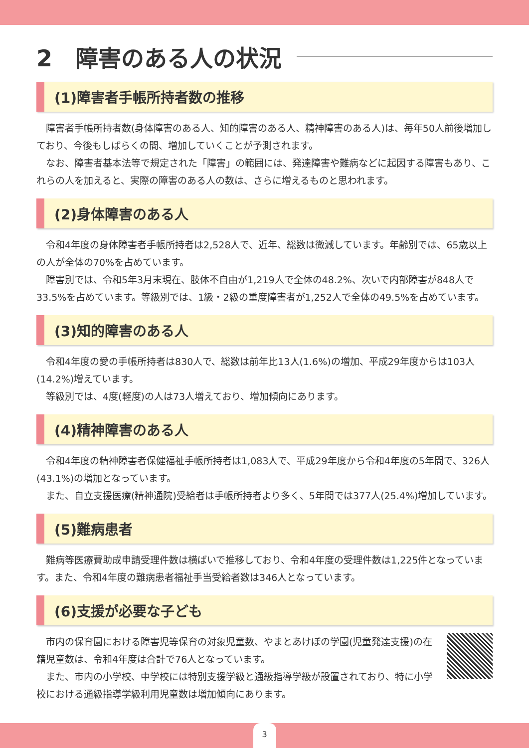2　障害のある人の状況
(1)障害者手帳所持者数の推移
障害者手帳所持者数(身体障害のある人、知的障害のある人、精神障害のある人)は、毎年50人前後増加しており、今後もしばらくの間、増加していくことが予測されます。
なお、障害者基本法等で規定された「障害」の範囲には、発達障害や難病などに起因する障害もあり、これらの人を加えると、実際の障害のある人の数は、さらに増えるものと思われます。
(2)身体障害のある人
令和4年度の身体障害者手帳所持者は2,528人で、近年、総数は微減しています。年齢別では、65歳以上の人が全体の70%を占めています。
障害別では、令和5年3月末現在、肢体不自由が1,219人で全体の48.2%、次いで内部障害が848人で33.5%を占めています。等級別では、1級・2級の重度障害者が1,252人で全体の49.5%を占めています。
(3)知的障害のある人
令和4年度の愛の手帳所持者は830人で、総数は前年比13人(1.6%)の増加、平成29年度からは103人(14.2%)増えています。
等級別では、4度(軽度)の人は73人増えており、増加傾向にあります。
(4)精神障害のある人
令和4年度の精神障害者保健福祉手帳所持者は1,083人で、平成29年度から令和4年度の5年間で、326人(43.1%)の増加となっています。
また、自立支援医療(精神通院)受給者は手帳所持者より多く、5年間では377人(25.4%)増加しています。
(5)難病患者
難病等医療費助成申請受理件数は横ばいで推移しており、令和4年度の受理件数は1,225件となっています。また、令和4年度の難病患者福祉手当受給者数は346人となっています。
(6)支援が必要な子ども
市内の保育園における障害児等保育の対象児童数、やまとあけぼの学園(児童発達支援)の在籍児童数は、令和4年度は合計で76人となっています。
また、市内の小学校、中学校には特別支援学級と通級指導学級が設置されており、特に小学校における通級指導学級利用児童数は増加傾向にあります。
3